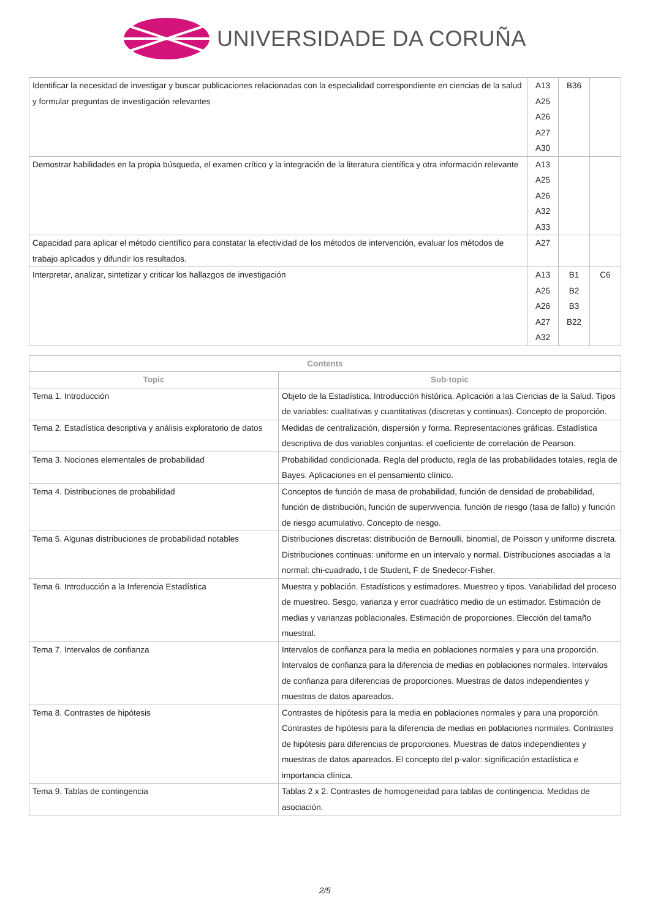UNIVERSIDADE DA CORUÑA
| Identificar la necesidad de investigar y buscar publicaciones relacionadas con la especialidad correspondiente en ciencias de la salud y formular preguntas de investigación relevantes | A13 A25 A26 A27 A30 | B36 | |
| Demostrar habilidades en la propia búsqueda, el examen crítico y la integración de la literatura científica y otra información relevante | A13 A25 A26 A32 A33 | | |
| Capacidad para aplicar el método científico para constatar la efectividad de los métodos de intervención, evaluar los métodos de trabajo aplicados y difundir los resultados. | A27 | | |
| Interpretar, analizar, sintetizar y criticar los hallazgos de investigación | A13 A25 A26 A27 A32 | B1 B2 B3 B22 | C6 |
| Contents | |
| --- | --- |
| Topic | Sub-topic |
| Tema 1. Introducción | Objeto de la Estadística. Introducción histórica. Aplicación a las Ciencias de la Salud. Tipos de variables: cualitativas y cuantitativas (discretas y continuas). Concepto de proporción. |
| Tema 2. Estadística descriptiva y análisis exploratorio de datos | Medidas de centralización, dispersión y forma. Representaciones gráficas. Estadística descriptiva de dos variables conjuntas: el coeficiente de correlación de Pearson. |
| Tema 3. Nociones elementales de probabilidad | Probabilidad condicionada. Regla del producto, regla de las probabilidades totales, regla de Bayes. Aplicaciones en el pensamiento clínico. |
| Tema 4. Distribuciones de probabilidad | Conceptos de función de masa de probabilidad, función de densidad de probabilidad, función de distribución, función de supervivencia, función de riesgo (tasa de fallo) y función de riesgo acumulativo. Concepto de riesgo. |
| Tema 5. Algunas distribuciones de probabilidad notables | Distribuciones discretas: distribución de Bernoulli, binomial, de Poisson y uniforme discreta. Distribuciones continuas: uniforme en un intervalo y normal. Distribuciones asociadas a la normal: chi-cuadrado, t de Student, F de Snedecor-Fisher. |
| Tema 6. Introducción a la Inferencia Estadística | Muestra y población. Estadísticos y estimadores. Muestreo y tipos. Variabilidad del proceso de muestreo. Sesgo, varianza y error cuadrático medio de un estimador. Estimación de medias y varianzas poblacionales. Estimación de proporciones. Elección del tamaño muestral. |
| Tema 7. Intervalos de confianza | Intervalos de confianza para la media en poblaciones normales y para una proporción. Intervalos de confianza para la diferencia de medias en poblaciones normales. Intervalos de confianza para diferencias de proporciones. Muestras de datos independientes y muestras de datos apareados. |
| Tema 8. Contrastes de hipótesis | Contrastes de hipótesis para la media en poblaciones normales y para una proporción. Contrastes de hipótesis para la diferencia de medias en poblaciones normales. Contrastes de hipótesis para diferencias de proporciones. Muestras de datos independientes y muestras de datos apareados. El concepto del p-valor: significación estadística e importancia clínica. |
| Tema 9. Tablas de contingencia | Tablas 2 x 2. Contrastes de homogeneidad para tablas de contingencia. Medidas de asociación. |
2/5